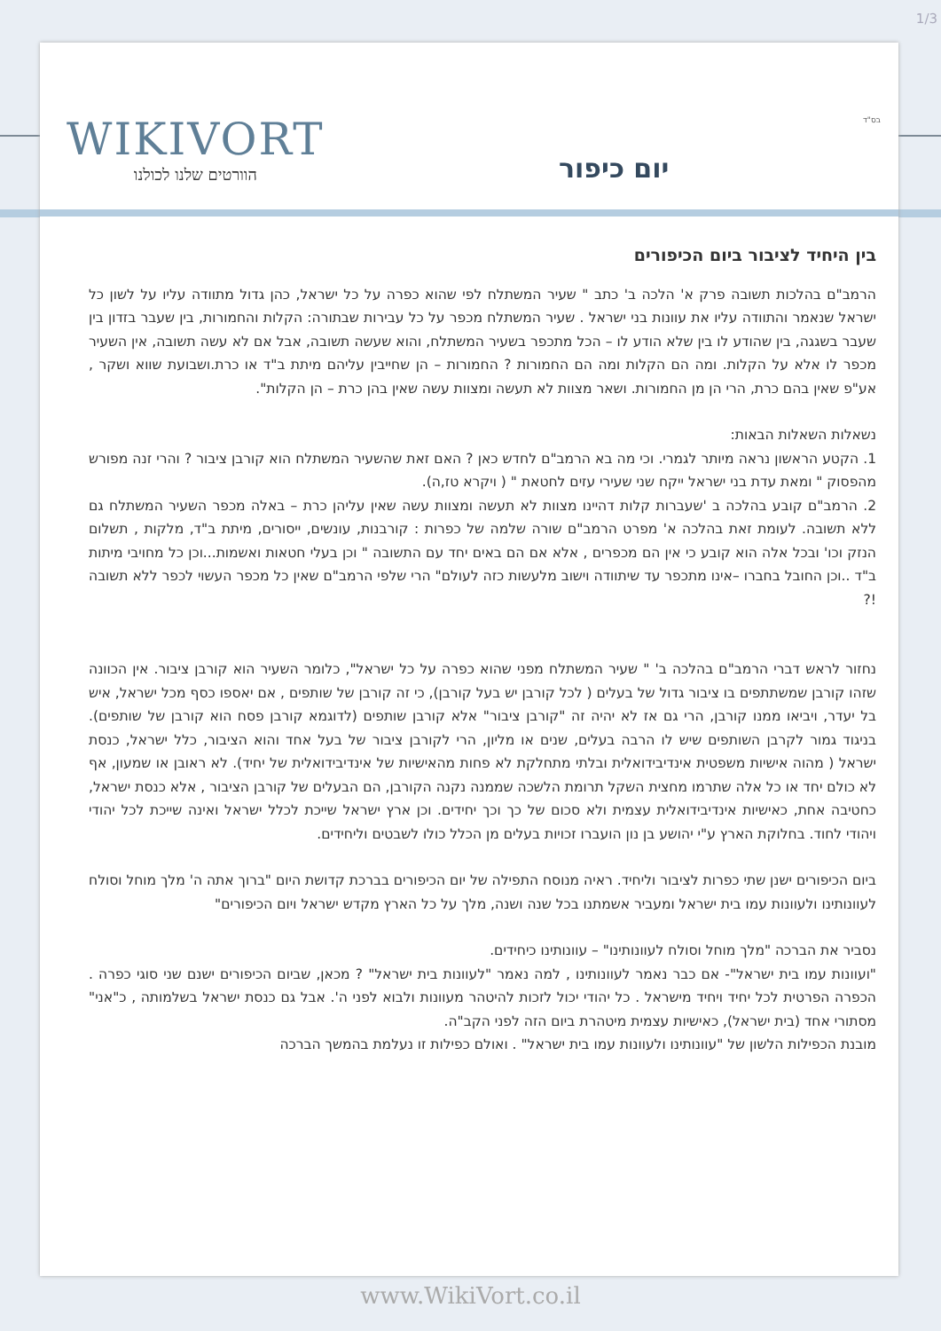1/3
בס"ד WIKIVORT
הוורטים שלנו לכולנו
יום כיפור
בין היחיד לציבור ביום הכיפורים
הרמב"ם בהלכות תשובה פרק א' הלכה ב' כתב " שעיר המשתלח לפי שהוא כפרה על כל ישראל, כהן גדול מתוודה עליו על לשון כל ישראל שנאמר והתוודה עליו את עוונות בני ישראל . שעיר המשתלח מכפר על כל עבירות שבתורה: הקלות והחמורות, בין שעבר בזדון בין שעבר בשגגה, בין שהודע לו בין שלא הודע לו – הכל מתכפר בשעיר המשתלח, והוא שעשה תשובה, אבל אם לא עשה תשובה, אין השעיר מכפר לו אלא על הקלות. ומה הם הקלות ומה הם החמורות ? החמורות – הן שחייבין עליהם מיתת ב"ד או כרת.ושבועת שווא ושקר , אע"פ שאין בהם כרת, הרי הן מן החמורות. ושאר מצוות לא תעשה ומצוות עשה שאין בהן כרת – הן הקלות".
נשאלות השאלות הבאות:
1. הקטע הראשון נראה מיותר לגמרי. וכי מה בא הרמב"ם לחדש כאן ? האם זאת שהשעיר המשתלח הוא קורבן ציבור ? והרי זנה מפורש מהפסוק " ומאת עדת בני ישראל ייקח שני שעירי עזים לחטאת " ( ויקרא טז,ה).
2. הרמב"ם קובע בהלכה ב 'שעברות קלות דהיינו מצוות לא תעשה ומצוות עשה שאין עליהן כרת – באלה מכפר השעיר המשתלח גם ללא תשובה. לעומת זאת בהלכה א' מפרט הרמב"ם שורה שלמה של כפרות : קורבנות, עונשים, ייסורים, מיתת ב"ד, מלקות , תשלום הנזק וכו' ובכל אלה הוא קובע כי אין הם מכפרים , אלא אם הם באים יחד עם התשובה " וכן בעלי חטאות ואשמות...וכן כל מחויבי מיתות ב"ד ..וכן החובל בחברו –אינו מתכפר עד שיתוודה וישוב מלעשות כזה לעולם" הרי שלפי הרמב"ם שאין כל מכפר העשוי לכפר ללא תשובה !?
נחזור לראש דברי הרמב"ם בהלכה ב' " שעיר המשתלח מפני שהוא כפרה על כל ישראל", כלומר השעיר הוא קורבן ציבור. אין הכוונה שזהו קורבן שמשתתפים בו ציבור גדול של בעלים ( לכל קורבן יש בעל קורבן), כי זה קורבן של שותפים , אם יאספו כסף מכל ישראל, איש בל יעדר, ויביאו ממנו קורבן, הרי גם אז לא יהיה זה "קורבן ציבור" אלא קורבן שותפים (לדוגמא קורבן פסח הוא קורבן של שותפים). בניגוד גמור לקרבן השותפים שיש לו הרבה בעלים, שנים או מליון, הרי לקורבן ציבור של בעל אחד והוא הציבור, כלל ישראל, כנסת ישראל ( מהוה אישיות משפטית אינדיבידואלית ובלתי מתחלקת לא פחות מהאישיות של אינדיבידואלית של יחיד). לא ראובן או שמעון, אף לא כולם יחד או כל אלה שתרמו מחצית השקל תרומת הלשכה שממנה נקנה הקורבן, הם הבעלים של קורבן הציבור , אלא כנסת ישראל, כחטיבה אחת, כאישיות אינדיבידואלית עצמית ולא סכום של כך וכך יחידים. וכן ארץ ישראל שייכת לכלל ישראל ואינה שייכת לכל יהודי ויהודי לחוד. בחלוקת הארץ ע"י יהושע בן נון הועברו זכויות בעלים מן הכלל כולו לשבטים וליחידים.
ביום הכיפורים ישנן שתי כפרות לציבור וליחיד. ראיה מנוסח התפילה של יום הכיפורים בברכת קדושת היום "ברוך אתה ה' מלך מוחל וסולח לעוונותינו ולעוונות עמו בית ישראל ומעביר אשמתנו בכל שנה ושנה, מלך על כל הארץ מקדש ישראל ויום הכיפורים"
נסביר את הברכה "מלך מוחל וסולח לעוונותינו" – עוונותינו כיחידים.
"ועוונות עמו בית ישראל"- אם כבר נאמר לעוונותינו , למה נאמר "לעוונות בית ישראל" ? מכאן, שביום הכיפורים ישנם שני סוגי כפרה . הכפרה הפרטית לכל יחיד ויחיד מישראל . כל יהודי יכול לזכות להיטהר מעוונות ולבוא לפני ה'. אבל גם כנסת ישראל בשלמותה , כ"אני" מסתורי אחד (בית ישראל), כאישיות עצמית מיטהרת ביום הזה לפני הקב"ה.
מובנת הכפילות הלשון של "עוונותינו ולעוונות עמו בית ישראל" . ואולם כפילות זו נעלמת בהמשך הברכה
www.WikiVort.co.il